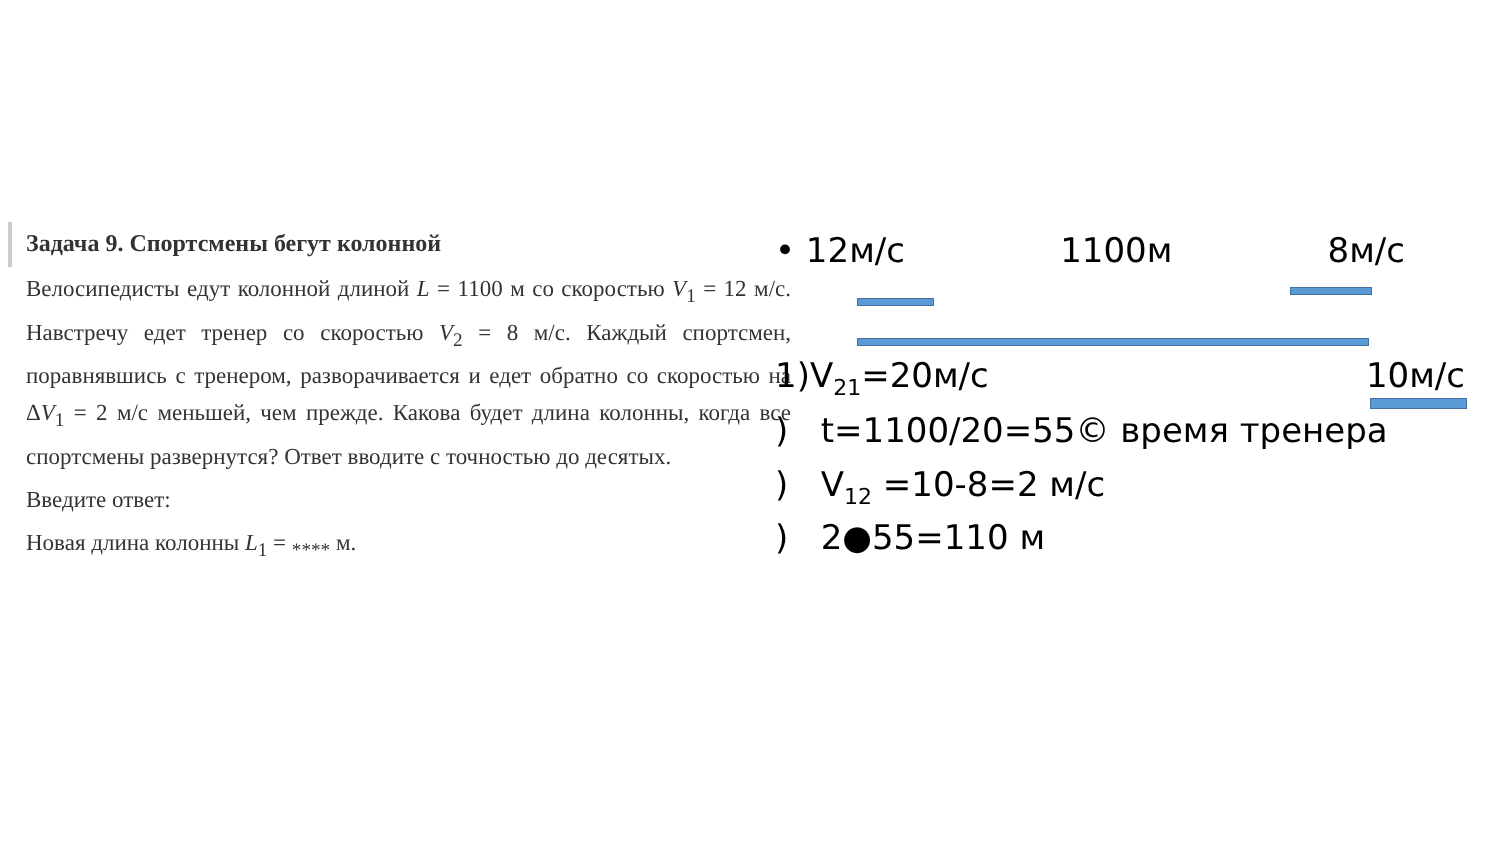Задача 9. Спортсмены бегут колонной
Велосипедисты едут колонной длиной L = 1100 м со скоростью V<sub>1</sub> = 12 м/с. Навстречу едет тренер со скоростью V<sub>2</sub> = 8 м/с. Каждый спортсмен, поравнявшись с тренером, разворачивается и едет обратно со скоростью на ΔV<sub>1</sub> = 2 м/с меньшей, чем прежде. Какова будет длина колонны, когда все спортсмены развернутся? Ответ вводите с точностью до десятых.
Введите ответ:
Новая длина колонны L<sub>1</sub> = <sub>****</sub> м.
• 12м/с 1100м 8м/с
1)V<sub>21</sub>=20м/с 10м/с
) t=1100/20=55© время тренера
) V<sub>12</sub> =10-8=2 м/с
) 2●55=110 м